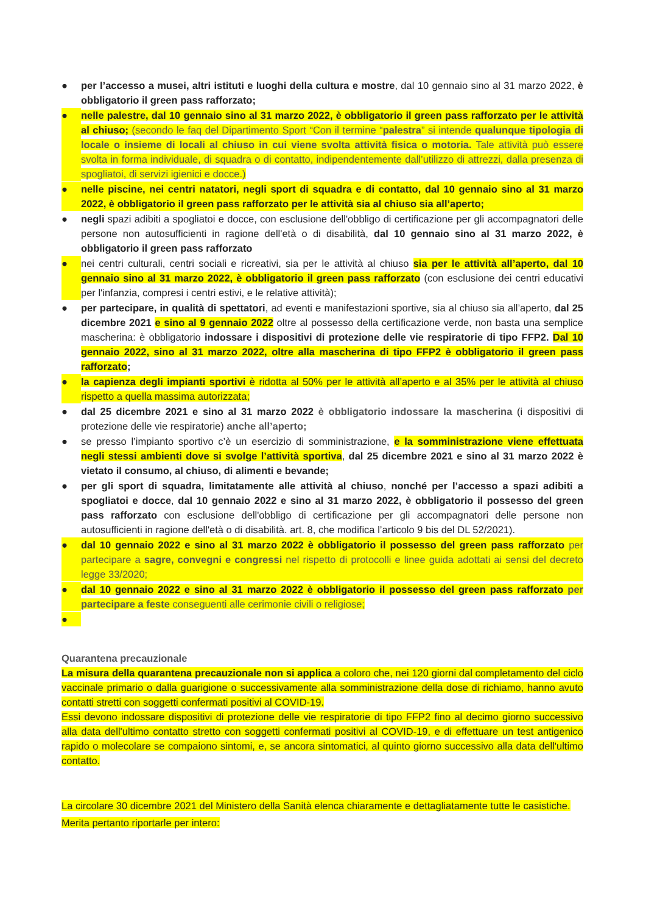● per l’accesso a musei, altri istituti e luoghi della cultura e mostre, dal 10 gennaio sino al 31 marzo 2022, è obbligatorio il green pass rafforzato;
● nelle palestre, dal 10 gennaio sino al 31 marzo 2022, è obbligatorio il green pass rafforzato per le attività al chiuso; (secondo le faq del Dipartimento Sport “Con il termine “palestra” si intende qualunque tipologia di locale o insieme di locali al chiuso in cui viene svolta attività fisica o motoria. Tale attività può essere svolta in forma individuale, di squadra o di contatto, indipendentemente dall’utilizzo di attrezzi, dalla presenza di spogliatoi, di servizi igienici e docce.)
● nelle piscine, nei centri natatori, negli sport di squadra e di contatto, dal 10 gennaio sino al 31 marzo 2022, è obbligatorio il green pass rafforzato per le attività sia al chiuso sia all’aperto;
● negli spazi adibiti a spogliatoi e docce, con esclusione dell'obbligo di certificazione per gli accompagnatori delle persone non autosufficienti in ragione dell'età o di disabilità, dal 10 gennaio sino al 31 marzo 2022, è obbligatorio il green pass rafforzato
● nei centri culturali, centri sociali e ricreativi, sia per le attività al chiuso sia per le attività all’aperto, dal 10 gennaio sino al 31 marzo 2022, è obbligatorio il green pass rafforzato (con esclusione dei centri educativi per l'infanzia, compresi i centri estivi, e le relative attività);
● per partecipare, in qualità di spettatori, ad eventi e manifestazioni sportive, sia al chiuso sia all’aperto, dal 25 dicembre 2021 e sino al 9 gennaio 2022 oltre al possesso della certificazione verde, non basta una semplice mascherina: è obbligatorio indossare i dispositivi di protezione delle vie respiratorie di tipo FFP2. Dal 10 gennaio 2022, sino al 31 marzo 2022, oltre alla mascherina di tipo FFP2 è obbligatorio il green pass rafforzato;
● la capienza degli impianti sportivi è ridotta al 50% per le attività all’aperto e al 35% per le attività al chiuso rispetto a quella massima autorizzata;
● dal 25 dicembre 2021 e sino al 31 marzo 2022 è obbligatorio indossare la mascherina (i dispositivi di protezione delle vie respiratorie) anche all’aperto;
● se presso l’impianto sportivo c’è un esercizio di somministrazione, e la somministrazione viene effettuata negli stessi ambienti dove si svolge l’attività sportiva, dal 25 dicembre 2021 e sino al 31 marzo 2022 è vietato il consumo, al chiuso, di alimenti e bevande;
● per gli sport di squadra, limitatamente alle attività al chiuso, nonché per l’accesso a spazi adibiti a spogliatoi e docce, dal 10 gennaio 2022 e sino al 31 marzo 2022, è obbligatorio il possesso del green pass rafforzato con esclusione dell'obbligo di certificazione per gli accompagnatori delle persone non autosufficienti in ragione dell'età o di disabilità. art. 8, che modifica l’articolo 9 bis del DL 52/2021).
● dal 10 gennaio 2022 e sino al 31 marzo 2022 è obbligatorio il possesso del green pass rafforzato per partecipare a sagre, convegni e congressi nel rispetto di protocolli e linee guida adottati ai sensi del decreto legge 33/2020;
● dal 10 gennaio 2022 e sino al 31 marzo 2022 è obbligatorio il possesso del green pass rafforzato per partecipare a feste conseguenti alle cerimonie civili o religiose;
●
Quarantena precauzionale
La misura della quarantena precauzionale non si applica a coloro che, nei 120 giorni dal completamento del ciclo vaccinale primario o dalla guarigione o successivamente alla somministrazione della dose di richiamo, hanno avuto contatti stretti con soggetti confermati positivi al COVID-19.
Essi devono indossare dispositivi di protezione delle vie respiratorie di tipo FFP2 fino al decimo giorno successivo alla data dell'ultimo contatto stretto con soggetti confermati positivi al COVID-19, e di effettuare un test antigenico rapido o molecolare se compaiono sintomi, e, se ancora sintomatici, al quinto giorno successivo alla data dell'ultimo contatto.
La circolare 30 dicembre 2021 del Ministero della Sanità elenca chiaramente e dettagliatamente tutte le casistiche. Merita pertanto riportarle per intero: